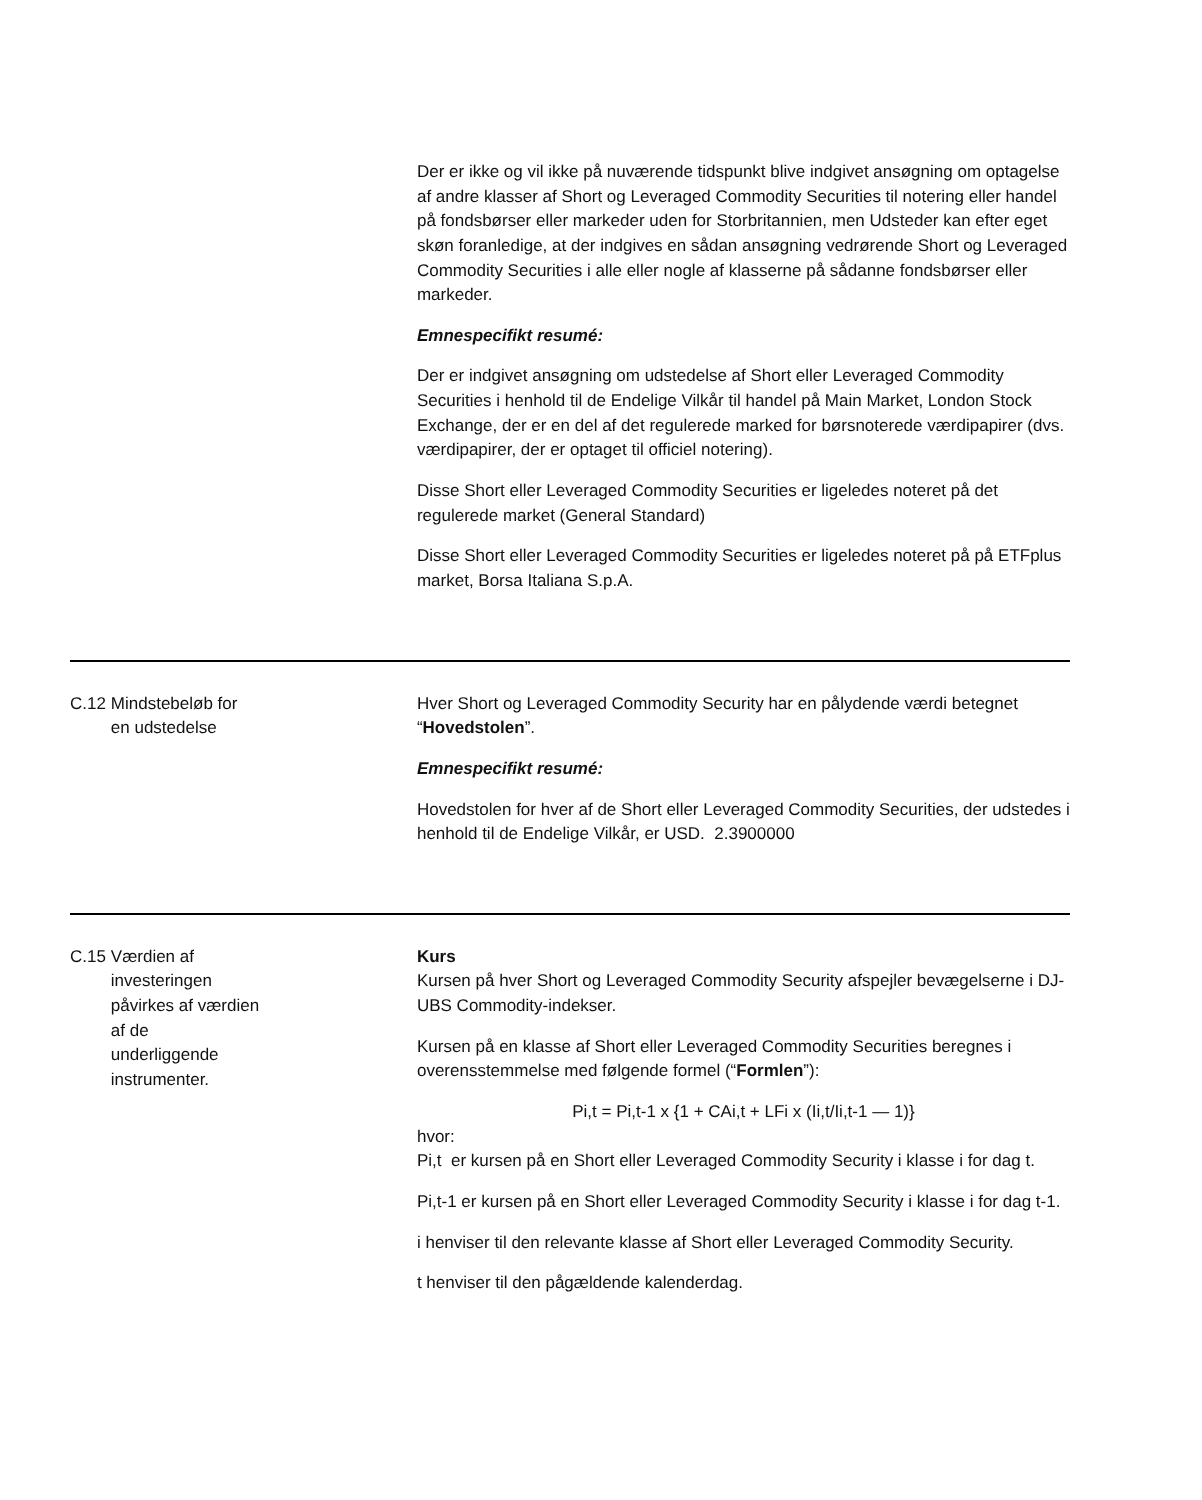| | | Der er ikke og vil ikke på nuværende tidspunkt blive indgivet ansøgning om optagelse af andre klasser af Short og Leveraged Commodity Securities til notering eller handel på fondsbørser eller markeder uden for Storbritannien, men Udsteder kan efter eget skøn foranledige, at der indgives en sådan ansøgning vedrørende Short og Leveraged Commodity Securities i alle eller nogle af klasserne på sådanne fondsbørser eller markeder. Emnespecifikt resumé: Der er indgivet ansøgning om udstedelse af Short eller Leveraged Commodity Securities i henhold til de Endelige Vilkår til handel på Main Market, London Stock Exchange, der er en del af det regulerede marked for børsnoterede værdipapirer (dvs. værdipapirer, der er optaget til officiel notering). Disse Short eller Leveraged Commodity Securities er ligeledes noteret på det regulerede market (General Standard) Disse Short eller Leveraged Commodity Securities er ligeledes noteret på på ETFplus market, Borsa Italiana S.p.A. |
| C.12 | Mindstebeløb for en udstedelse | Hver Short og Leveraged Commodity Security har en pålydende værdi betegnet “ Hovedstolen ”. Emnespecifikt resumé: Hovedstolen for hver af de Short eller Leveraged Commodity Securities, der udstedes i henhold til de Endelige Vilkår, er USD. 2.3900000 |
| C.15 | Værdien af investeringen påvirkes af værdien af de underliggende instrumenter. | Kurs Kursen på hver Short og Leveraged Commodity Security afspejler bevægelserne i DJ-UBS Commodity-indekser. Kursen på en klasse af Short eller Leveraged Commodity Securities beregnes i overensstemmelse med følgende formel (“ Formlen ”): Pi,t = Pi,t-1 x {1 + CAi,t + LFi x (Ii,t/Ii,t-1 — 1)} hvor: Pi,t er kursen på en Short eller Leveraged Commodity Security i klasse i for dag t. Pi,t-1 er kursen på en Short eller Leveraged Commodity Security i klasse i for dag t-1. i henviser til den relevante klasse af Short eller Leveraged Commodity Security. t henviser til den pågældende kalenderdag. |